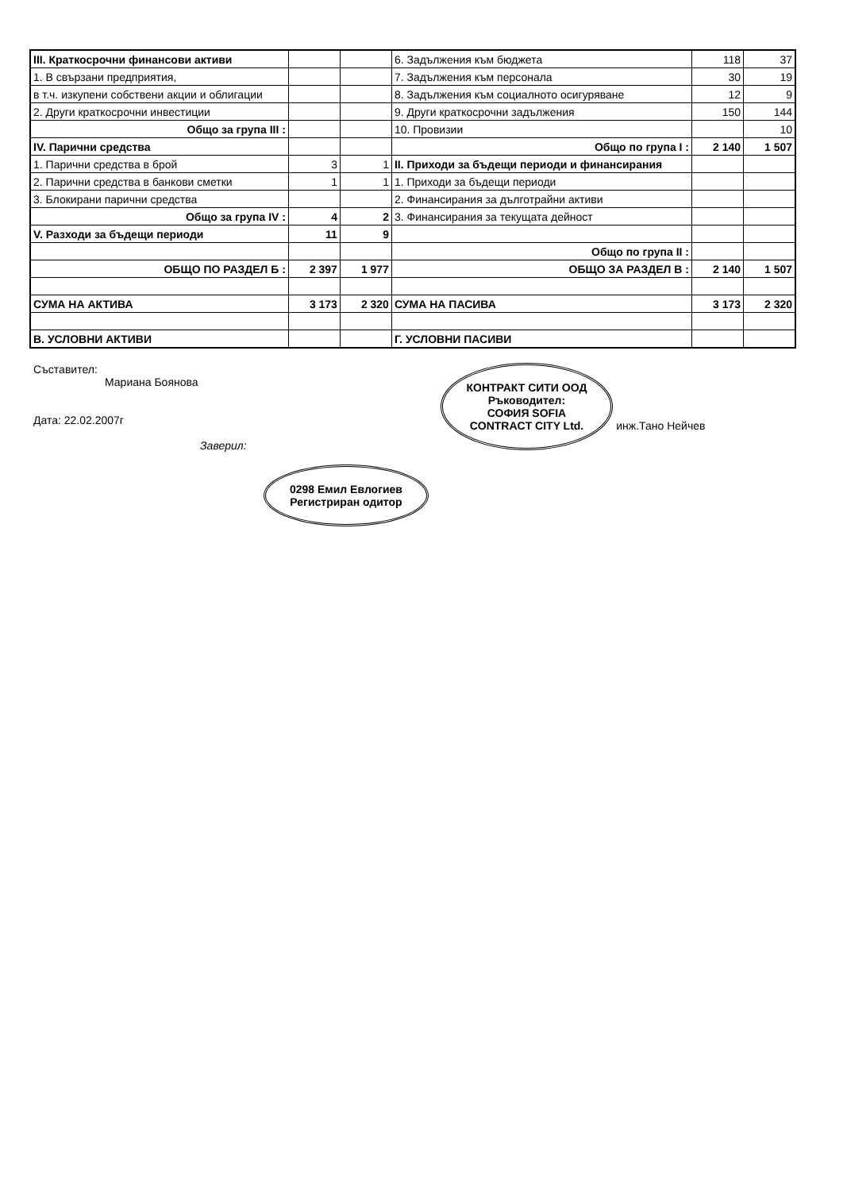| III. Краткосрочни финансови активи | | | 6. Задължения към бюджета | 118 | 37 |
| 1. В свързани предприятия, | | | 7. Задължения към персонала | 30 | 19 |
| в т.ч. изкупени собствени акции и облигации | | | 8. Задължения към социалното осигуряване | 12 | 9 |
| 2. Други краткосрочни инвестиции | | | 9. Други краткосрочни задължения | 150 | 144 |
| Общо за група III : | | | 10. Провизии | | 10 |
| IV. Парични средства | | | Общо по група I : | 2 140 | 1 507 |
| 1. Парични средства в брой | 3 | 1 | II. Приходи за бъдещи периоди и финансирания | | |
| 2. Парични средства в банкови сметки | 1 | 1 | 1. Приходи за бъдещи периоди | | |
| 3. Блокирани парични средства | | | 2. Финансирания за дълготрайни активи | | |
| Общо за група IV : | 4 | 2 | 3. Финансирания за текущата дейност | | |
| V. Разходи за бъдещи периоди | 11 | 9 | | | |
| | | | Общо по група II : | | |
| ОБЩО ПО РАЗДЕЛ Б : | 2 397 | 1 977 | ОБЩО ЗА РАЗДЕЛ В : | 2 140 | 1 507 |
| СУМА НА АКТИВА | 3 173 | 2 320 | СУМА НА ПАСИВА | 3 173 | 2 320 |
| В. УСЛОВНИ АКТИВИ | | | Г. УСЛОВНИ ПАСИВИ | | |
Съставител:
Мариана Боянова
Дата: 22.02.2007г
Заверил:
0298 Емил Евлогиев
Регистриран одитор
КОНТРАКТ СИТИ ООД
Ръководител:
СОФИЯ SOFIA
CONTRACT CITY Ltd. инж.Тано Нейчев